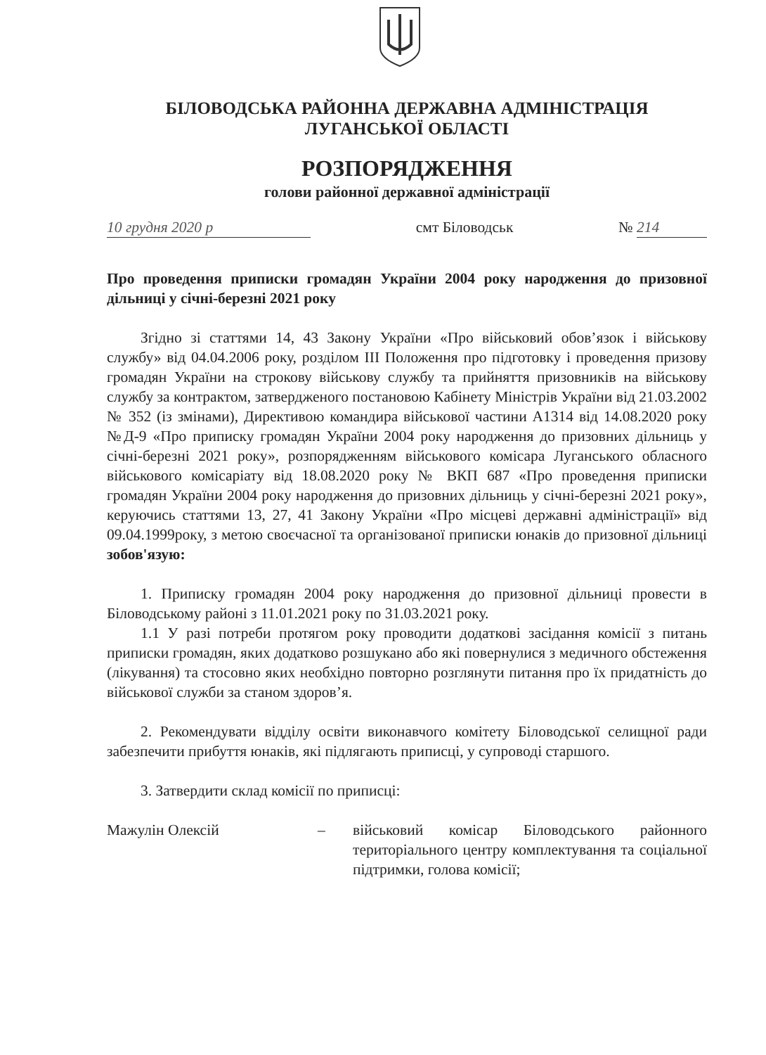БІЛОВОДСЬКА РАЙОННА ДЕРЖАВНА АДМІНІСТРАЦІЯ
ЛУГАНСЬКОЇ ОБЛАСТІ
РОЗПОРЯДЖЕННЯ
голови районної державної адміністрації
10 грудня 2020 р смт Біловодськ № 214
Про проведення приписки громадян України 2004 року народження до призовної дільниці у січні-березні 2021 року
Згідно зі статтями 14, 43 Закону України «Про військовий обов’язок і військову службу» від 04.04.2006 року, розділом ІІІ Положення про підготовку і проведення призову громадян України на строкову військову службу та прийняття призовників на військову службу за контрактом, затвердженого постановою Кабінету Міністрів України від 21.03.2002 № 352 (із змінами), Директивою командира військової частини А1314 від 14.08.2020 року №Д-9 «Про приписку громадян України 2004 року народження до призовних дільниць у січні-березні 2021 року», розпорядженням військового комісара Луганського обласного військового комісаріату від 18.08.2020 року № ВКП 687 «Про проведення приписки громадян України 2004 року народження до призовних дільниць у січні-березні 2021 року», керуючись статтями 13, 27, 41 Закону України «Про місцеві державні адміністрації» від 09.04.1999року, з метою своєчасної та організованої приписки юнаків до призовної дільниці зобов'язую:
1. Приписку громадян 2004 року народження до призовної дільниці провести в Біловодському районі з 11.01.2021 року по 31.03.2021 року.
1.1 У разі потреби протягом року проводити додаткові засідання комісії з питань приписки громадян, яких додатково розшукано або які повернулися з медичного обстеження (лікування) та стосовно яких необхідно повторно розглянути питання про їх придатність до військової служби за станом здоров’я.
2. Рекомендувати відділу освіти виконавчого комітету Біловодської селищної ради забезпечити прибуття юнаків, які підлягають приписці, у супроводі старшого.
3. Затвердити склад комісії по приписці:
Мажулін Олексій – військовий комісар Біловодського районного територіального центру комплектування та соціальної підтримки, голова комісії;